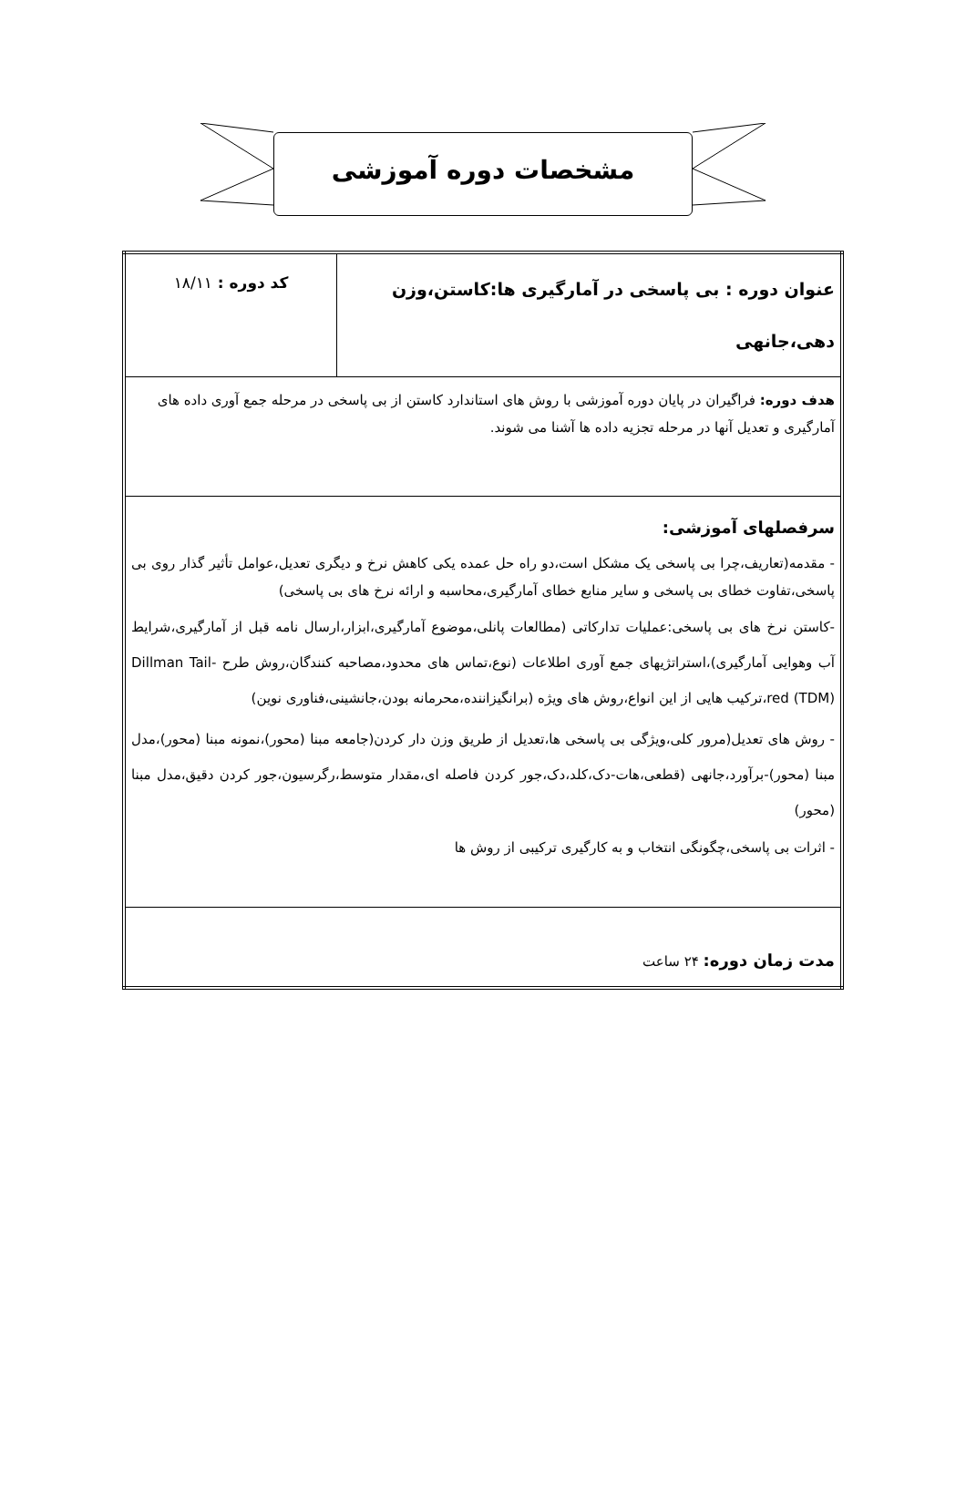مشخصات دوره آموزشی
| عنوان دوره : بی پاسخی در آمارگیری ها:کاستن،وزن دهی،جانهی | کد دوره : ۱۸/۱۱ |
| هدف دوره: فراگیران در پایان دوره آموزشی با روش های استاندارد کاستن از بی پاسخی در مرحله جمع آوری داده های آمارگیری و تعدیل آنها در مرحله تجزیه داده ها آشنا می شوند. | |
| سرفصلهای آموزشی: - مقدمه(تعاریف،چرا بی پاسخی یک مشکل است،دو راه حل عمده یکی کاهش نرخ و دیگری تعدیل،عوامل تأثیر گذار روی بی پاسخی،تفاوت خطای بی پاسخی و سایر منابع خطای آمارگیری،محاسبه و ارائه نرخ های بی پاسخی) -کاستن نرخ های بی پاسخی:عملیات تدارکاتی (مطالعات پانلی،موضوع آمارگیری،ابزار،ارسال نامه قبل از آمارگیری،شرایط آب وهوایی آمارگیری)،استراتژیهای جمع آوری اطلاعات (نوع،تماس های محدود،مصاحبه کنندگان،روش طرح Dillman Tail-red (TDM)،ترکیب هایی از این انواع،روش های ویژه (برانگیزاننده،محرمانه بودن،جانشینی،فناوری نوین) - روش های تعدیل(مرور کلی،ویژگی بی پاسخی ها،تعدیل از طریق وزن دار کردن(جامعه مبنا (محور)،نمونه مبنا (محور)،مدل مبنا (محور)-برآورد،جانهی (قطعی،هات-دک،کلد،دک،جور کردن فاصله ای،مقدار متوسط،رگرسیون،جور کردن دقیق،مدل مبنا (محور) - اثرات بی پاسخی،چگونگی انتخاب و به کارگیری ترکیبی از روش ها | |
| مدت زمان دوره: ۲۴ ساعت | |